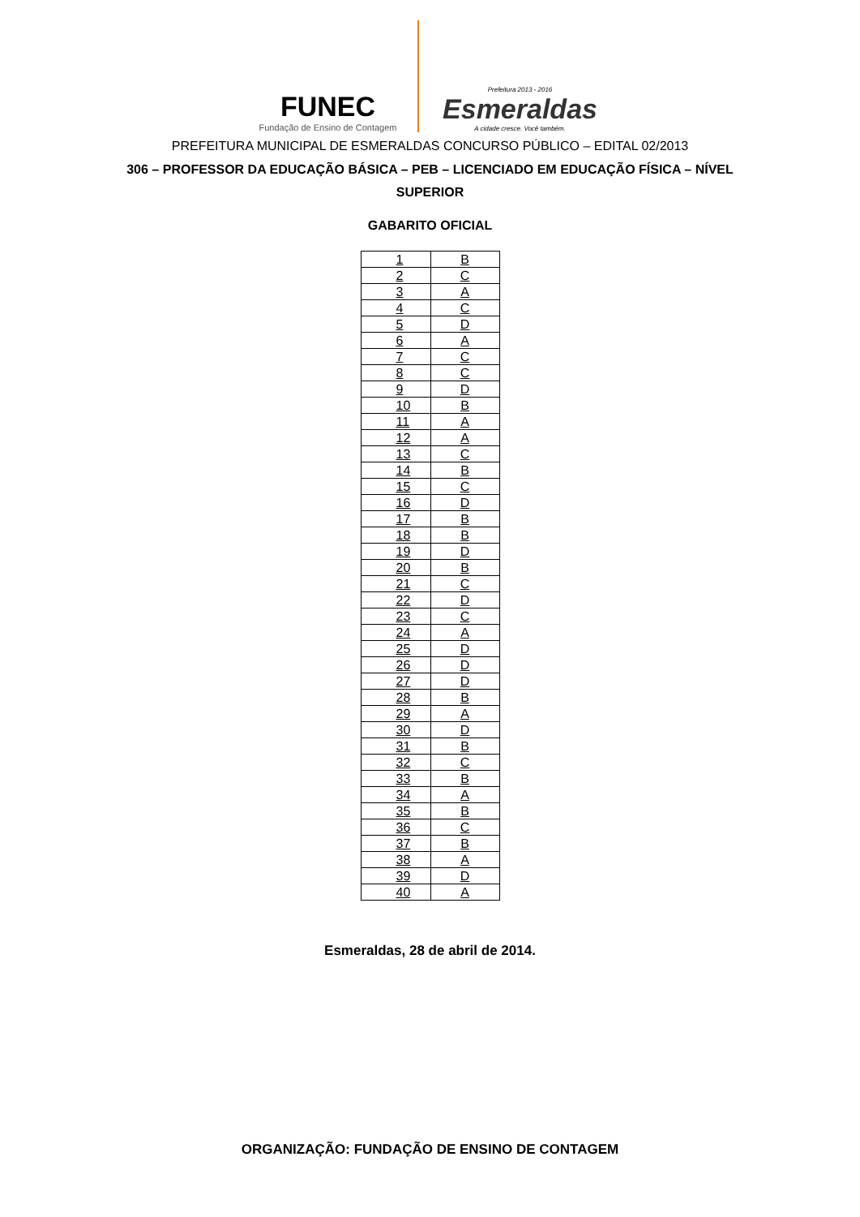FUNEC
Fundação de Ensino de Contagem
Prefeitura 2013 - 2016
Esmeraldas
A cidade cresce. Você também.
PREFEITURA MUNICIPAL DE ESMERALDAS CONCURSO PÚBLICO – EDITAL 02/2013
306 – PROFESSOR DA EDUCAÇÃO BÁSICA – PEB – LICENCIADO EM EDUCAÇÃO FÍSICA – NÍVEL SUPERIOR
GABARITO OFICIAL
| 1 | B |
| 2 | C |
| 3 | A |
| 4 | C |
| 5 | D |
| 6 | A |
| 7 | C |
| 8 | C |
| 9 | D |
| 10 | B |
| 11 | A |
| 12 | A |
| 13 | C |
| 14 | B |
| 15 | C |
| 16 | D |
| 17 | B |
| 18 | B |
| 19 | D |
| 20 | B |
| 21 | C |
| 22 | D |
| 23 | C |
| 24 | A |
| 25 | D |
| 26 | D |
| 27 | D |
| 28 | B |
| 29 | A |
| 30 | D |
| 31 | B |
| 32 | C |
| 33 | B |
| 34 | A |
| 35 | B |
| 36 | C |
| 37 | B |
| 38 | A |
| 39 | D |
| 40 | A |
Esmeraldas, 28 de abril de 2014.
ORGANIZAÇÃO: FUNDAÇÃO DE ENSINO DE CONTAGEM